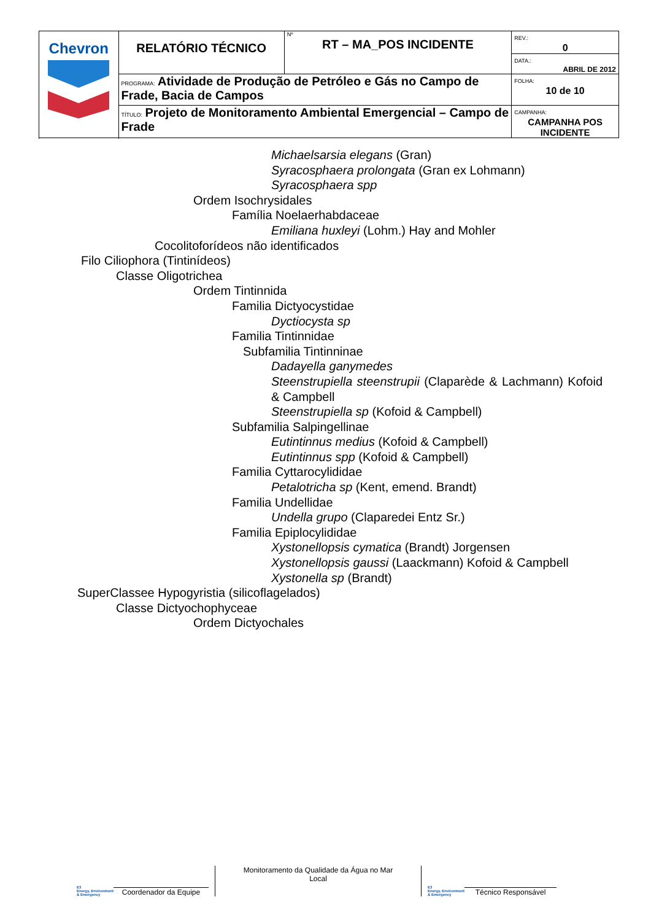| Chevron | RELATÓRIO TÉCNICO | Nº RT – MA_POS INCIDENTE | REV.: 0 |
| | | | DATA.: ABRIL DE 2012 |
| | PROGRAMA: Atividade de Produção de Petróleo e Gás no Campo de Frade, Bacia de Campos | | FOLHA: 10 de 10 |
| | TÍTULO: Projeto de Monitoramento Ambiental Emergencial – Campo de Frade | | CAMPANHA: CAMPANHA POS INCIDENTE |
Michaelsarsia elegans (Gran)
Syracosphaera prolongata (Gran ex Lohmann)
Syracosphaera spp
Ordem Isochrysidales
Família Noelaerhabdaceae
Emiliana huxleyi (Lohm.) Hay and Mohler
Cocolitoforídeos não identificados
Filo Ciliophora (Tintinídeos)
Classe Oligotrichea
Ordem Tintinnida
Familia Dictyocystidae
Dyctiocysta sp
Familia Tintinnidae
Subfamilia Tintinninae
Dadayella ganymedes
Steenstrupiella steenstrupii (Claparède & Lachmann) Kofoid & Campbell
Steenstrupiella sp (Kofoid & Campbell)
Subfamilia Salpingellinae
Eutintinnus medius (Kofoid & Campbell)
Eutintinnus spp (Kofoid & Campbell)
Familia Cyttarocylididae
Petalotricha sp (Kent, emend. Brandt)
Familia Undellidae
Undella grupo (Claparedei Entz Sr.)
Familia Epiplocylididae
Xystonellopsis cymatica (Brandt) Jorgensen
Xystonellopsis gaussi (Laackmann) Kofoid & Campbell
Xystonella sp (Brandt)
SuperClassee Hypogyristia (silicoflagelados)
Classe Dictyochophyceae
Ordem Dictyochales
E3
Energy, Environment & Emergency
Coordenador da Equipe
Monitoramento da Qualidade da Água no Mar
Local
E3
Energy, Environment & Emergency
Técnico Responsável